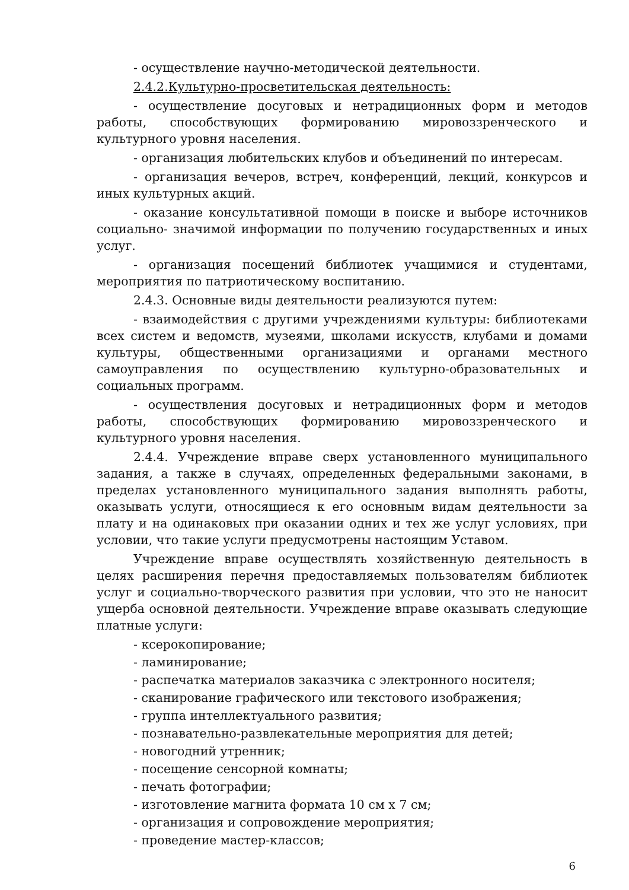- осуществление научно-методической деятельности.
2.4.2.Культурно-просветительская деятельность:
- осуществление досуговых и нетрадиционных форм и методов работы, способствующих формированию мировоззренческого и культурного уровня населения.
- организация любительских клубов и объединений по интересам.
- организация вечеров, встреч, конференций, лекций, конкурсов и иных культурных акций.
- оказание консультативной помощи в поиске и выборе источников социально- значимой информации по получению государственных и иных услуг.
- организация посещений библиотек учащимися и студентами, мероприятия по патриотическому воспитанию.
2.4.3. Основные виды деятельности реализуются путем:
- взаимодействия с другими учреждениями культуры: библиотеками всех систем и ведомств, музеями, школами искусств, клубами и домами культуры, общественными организациями и органами местного самоуправления по осуществлению культурно-образовательных и социальных программ.
- осуществления досуговых и нетрадиционных форм и методов работы, способствующих формированию мировоззренческого и культурного уровня населения.
2.4.4. Учреждение вправе сверх установленного муниципального задания, а также в случаях, определенных федеральными законами, в пределах установленного муниципального задания выполнять работы, оказывать услуги, относящиеся к его основным видам деятельности за плату и на одинаковых при оказании одних и тех же услуг условиях, при условии, что такие услуги предусмотрены настоящим Уставом.
Учреждение вправе осуществлять хозяйственную деятельность в целях расширения перечня предоставляемых пользователям библиотек услуг и социально-творческого развития при условии, что это не наносит ущерба основной деятельности. Учреждение вправе оказывать следующие платные услуги:
- ксерокопирование;
- ламинирование;
- распечатка материалов заказчика с электронного носителя;
- сканирование графического или текстового изображения;
- группа интеллектуального развития;
- познавательно-развлекательные мероприятия для детей;
- новогодний утренник;
- посещение сенсорной комнаты;
- печать фотографии;
- изготовление магнита формата 10 см х 7 см;
- организация и сопровождение мероприятия;
- проведение мастер-классов;
6